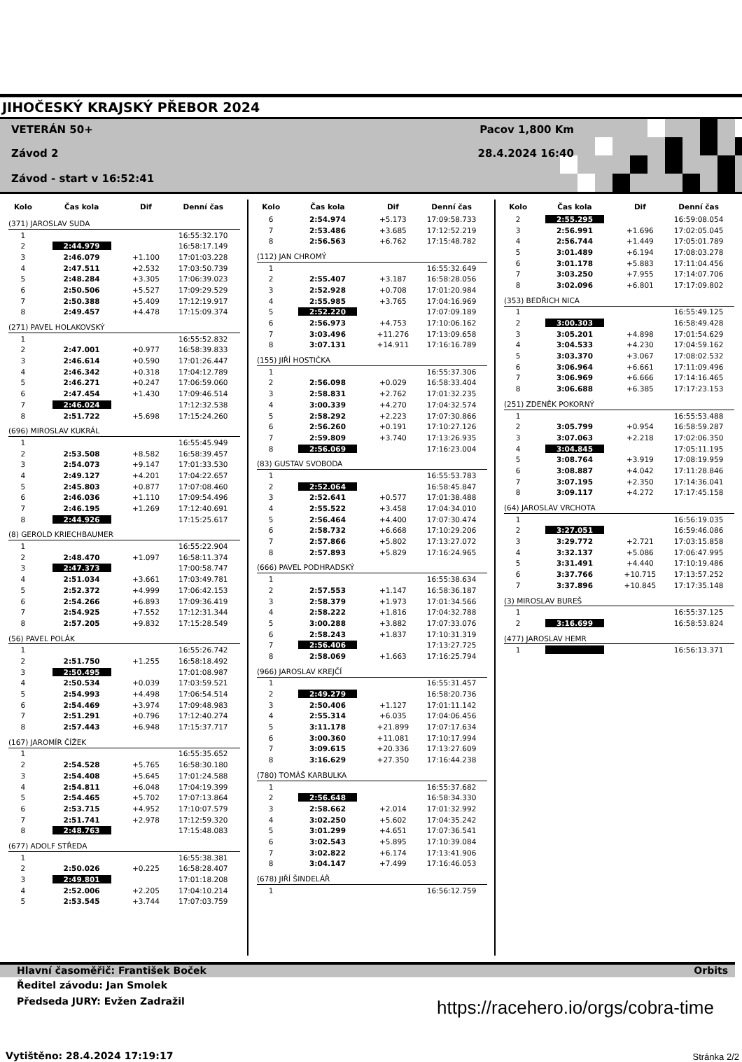JIHOČESKÝ KRAJSKÝ PŘEBOR 2024
VETERÁN 50+
Závod 2
Závod - start v 16:52:41
Pacov 1,800 Km
28.4.2024 16:40
| Kolo | Čas kola | Dif | Denní čas |
| --- | --- | --- | --- |
| (371) JAROSLAV SUDA | | | |
| 1 | | | 16:55:32.170 |
| 2 | 2:44.979 | | 16:58:17.149 |
| 3 | 2:46.079 | +1.100 | 17:01:03.228 |
| 4 | 2:47.511 | +2.532 | 17:03:50.739 |
| 5 | 2:48.284 | +3.305 | 17:06:39.023 |
| 6 | 2:50.506 | +5.527 | 17:09:29.529 |
| 7 | 2:50.388 | +5.409 | 17:12:19.917 |
| 8 | 2:49.457 | +4.478 | 17:15:09.374 |
| (271) PAVEL HOLAKOVSKÝ | | | |
| 1 | | | 16:55:52.832 |
| 2 | 2:47.001 | +0.977 | 16:58:39.833 |
| 3 | 2:46.614 | +0.590 | 17:01:26.447 |
| 4 | 2:46.342 | +0.318 | 17:04:12.789 |
| 5 | 2:46.271 | +0.247 | 17:06:59.060 |
| 6 | 2:47.454 | +1.430 | 17:09:46.514 |
| 7 | 2:46.024 | | 17:12:32.538 |
| 8 | 2:51.722 | +5.698 | 17:15:24.260 |
| (696) MIROSLAV KUKRÁL | | | |
| 1 | | | 16:55:45.949 |
| 2 | 2:53.508 | +8.582 | 16:58:39.457 |
| 3 | 2:54.073 | +9.147 | 17:01:33.530 |
| 4 | 2:49.127 | +4.201 | 17:04:22.657 |
| 5 | 2:45.803 | +0.877 | 17:07:08.460 |
| 6 | 2:46.036 | +1.110 | 17:09:54.496 |
| 7 | 2:46.195 | +1.269 | 17:12:40.691 |
| 8 | 2:44.926 | | 17:15:25.617 |
| (8) GEROLD KRIECHBAUMER | | | |
| 1 | | | 16:55:22.904 |
| 2 | 2:48.470 | +1.097 | 16:58:11.374 |
| 3 | 2:47.373 | | 17:00:58.747 |
| 4 | 2:51.034 | +3.661 | 17:03:49.781 |
| 5 | 2:52.372 | +4.999 | 17:06:42.153 |
| 6 | 2:54.266 | +6.893 | 17:09:36.419 |
| 7 | 2:54.925 | +7.552 | 17:12:31.344 |
| 8 | 2:57.205 | +9.832 | 17:15:28.549 |
| (56) PAVEL POLÁK | | | |
| 1 | | | 16:55:26.742 |
| 2 | 2:51.750 | +1.255 | 16:58:18.492 |
| 3 | 2:50.495 | | 17:01:08.987 |
| 4 | 2:50.534 | +0.039 | 17:03:59.521 |
| 5 | 2:54.993 | +4.498 | 17:06:54.514 |
| 6 | 2:54.469 | +3.974 | 17:09:48.983 |
| 7 | 2:51.291 | +0.796 | 17:12:40.274 |
| 8 | 2:57.443 | +6.948 | 17:15:37.717 |
| (167) JAROMÍR ČÍŽEK | | | |
| 1 | | | 16:55:35.652 |
| 2 | 2:54.528 | +5.765 | 16:58:30.180 |
| 3 | 2:54.408 | +5.645 | 17:01:24.588 |
| 4 | 2:54.811 | +6.048 | 17:04:19.399 |
| 5 | 2:54.465 | +5.702 | 17:07:13.864 |
| 6 | 2:53.715 | +4.952 | 17:10:07.579 |
| 7 | 2:51.741 | +2.978 | 17:12:59.320 |
| 8 | 2:48.763 | | 17:15:48.083 |
| (677) ADOLF STŘEDA | | | |
| 1 | | | 16:55:38.381 |
| 2 | 2:50.026 | +0.225 | 16:58:28.407 |
| 3 | 2:49.801 | | 17:01:18.208 |
| 4 | 2:52.006 | +2.205 | 17:04:10.214 |
| 5 | 2:53.545 | +3.744 | 17:07:03.759 |
| Kolo | Čas kola | Dif | Denní čas |
| --- | --- | --- | --- |
| 6 | 2:54.974 | +5.173 | 17:09:58.733 |
| 7 | 2:53.486 | +3.685 | 17:12:52.219 |
| 8 | 2:56.563 | +6.762 | 17:15:48.782 |
| (112) JAN CHROMÝ | | | |
| 1 | | | 16:55:32.649 |
| 2 | 2:55.407 | +3.187 | 16:58:28.056 |
| 3 | 2:52.928 | +0.708 | 17:01:20.984 |
| 4 | 2:55.985 | +3.765 | 17:04:16.969 |
| 5 | 2:52.220 | | 17:07:09.189 |
| 6 | 2:56.973 | +4.753 | 17:10:06.162 |
| 7 | 3:03.496 | +11.276 | 17:13:09.658 |
| 8 | 3:07.131 | +14.911 | 17:16:16.789 |
| (155) JIŘÍ HOSTIČKA | | | |
| 1 | | | 16:55:37.306 |
| 2 | 2:56.098 | +0.029 | 16:58:33.404 |
| 3 | 2:58.831 | +2.762 | 17:01:32.235 |
| 4 | 3:00.339 | +4.270 | 17:04:32.574 |
| 5 | 2:58.292 | +2.223 | 17:07:30.866 |
| 6 | 2:56.260 | +0.191 | 17:10:27.126 |
| 7 | 2:59.809 | +3.740 | 17:13:26.935 |
| 8 | 2:56.069 | | 17:16:23.004 |
| (83) GUSTAV SVOBODA | | | |
| 1 | | | 16:55:53.783 |
| 2 | 2:52.064 | | 16:58:45.847 |
| 3 | 2:52.641 | +0.577 | 17:01:38.488 |
| 4 | 2:55.522 | +3.458 | 17:04:34.010 |
| 5 | 2:56.464 | +4.400 | 17:07:30.474 |
| 6 | 2:58.732 | +6.668 | 17:10:29.206 |
| 7 | 2:57.866 | +5.802 | 17:13:27.072 |
| 8 | 2:57.893 | +5.829 | 17:16:24.965 |
| (666) PAVEL PODHRADSKÝ | | | |
| 1 | | | 16:55:38.634 |
| 2 | 2:57.553 | +1.147 | 16:58:36.187 |
| 3 | 2:58.379 | +1.973 | 17:01:34.566 |
| 4 | 2:58.222 | +1.816 | 17:04:32.788 |
| 5 | 3:00.288 | +3.882 | 17:07:33.076 |
| 6 | 2:58.243 | +1.837 | 17:10:31.319 |
| 7 | 2:56.406 | | 17:13:27.725 |
| 8 | 2:58.069 | +1.663 | 17:16:25.794 |
| (966) JAROSLAV KREJČÍ | | | |
| 1 | | | 16:55:31.457 |
| 2 | 2:49.279 | | 16:58:20.736 |
| 3 | 2:50.406 | +1.127 | 17:01:11.142 |
| 4 | 2:55.314 | +6.035 | 17:04:06.456 |
| 5 | 3:11.178 | +21.899 | 17:07:17.634 |
| 6 | 3:00.360 | +11.081 | 17:10:17.994 |
| 7 | 3:09.615 | +20.336 | 17:13:27.609 |
| 8 | 3:16.629 | +27.350 | 17:16:44.238 |
| (780) TOMÁŠ KARBULKA | | | |
| 1 | | | 16:55:37.682 |
| 2 | 2:56.648 | | 16:58:34.330 |
| 3 | 2:58.662 | +2.014 | 17:01:32.992 |
| 4 | 3:02.250 | +5.602 | 17:04:35.242 |
| 5 | 3:01.299 | +4.651 | 17:07:36.541 |
| 6 | 3:02.543 | +5.895 | 17:10:39.084 |
| 7 | 3:02.822 | +6.174 | 17:13:41.906 |
| 8 | 3:04.147 | +7.499 | 17:16:46.053 |
| (678) JIŘÍ ŠINDELÁŘ | | | |
| 1 | | | 16:56:12.759 |
| Kolo | Čas kola | Dif | Denní čas |
| --- | --- | --- | --- |
| 2 | 2:55.295 | | 16:59:08.054 |
| 3 | 2:56.991 | +1.696 | 17:02:05.045 |
| 4 | 2:56.744 | +1.449 | 17:05:01.789 |
| 5 | 3:01.489 | +6.194 | 17:08:03.278 |
| 6 | 3:01.178 | +5.883 | 17:11:04.456 |
| 7 | 3:03.250 | +7.955 | 17:14:07.706 |
| 8 | 3:02.096 | +6.801 | 17:17:09.802 |
| (353) BEDŘICH NICA | | | |
| 1 | | | 16:55:49.125 |
| 2 | 3:00.303 | | 16:58:49.428 |
| 3 | 3:05.201 | +4.898 | 17:01:54.629 |
| 4 | 3:04.533 | +4.230 | 17:04:59.162 |
| 5 | 3:03.370 | +3.067 | 17:08:02.532 |
| 6 | 3:06.964 | +6.661 | 17:11:09.496 |
| 7 | 3:06.969 | +6.666 | 17:14:16.465 |
| 8 | 3:06.688 | +6.385 | 17:17:23.153 |
| (251) ZDENĚK POKORNÝ | | | |
| 1 | | | 16:55:53.488 |
| 2 | 3:05.799 | +0.954 | 16:58:59.287 |
| 3 | 3:07.063 | +2.218 | 17:02:06.350 |
| 4 | 3:04.845 | | 17:05:11.195 |
| 5 | 3:08.764 | +3.919 | 17:08:19.959 |
| 6 | 3:08.887 | +4.042 | 17:11:28.846 |
| 7 | 3:07.195 | +2.350 | 17:14:36.041 |
| 8 | 3:09.117 | +4.272 | 17:17:45.158 |
| (64) JAROSLAV VRCHOTA | | | |
| 1 | | | 16:56:19.035 |
| 2 | 3:27.051 | | 16:59:46.086 |
| 3 | 3:29.772 | +2.721 | 17:03:15.858 |
| 4 | 3:32.137 | +5.086 | 17:06:47.995 |
| 5 | 3:31.491 | +4.440 | 17:10:19.486 |
| 6 | 3:37.766 | +10.715 | 17:13:57.252 |
| 7 | 3:37.896 | +10.845 | 17:17:35.148 |
| (3) MIROSLAV BUREŠ | | | |
| 1 | | | 16:55:37.125 |
| 2 | 3:16.699 | | 16:58:53.824 |
| (477) JAROSLAV HEMR | | | |
| 1 | | | 16:56:13.371 |
Hlavní časoměřič: František Boček Orbits
Ředitel závodu: Jan Smolek
Předseda JURY: Evžen Zadražil
https://racehero.io/orgs/cobra-time
Vytištěno: 28.4.2024 17:19:17 Stránka 2/2